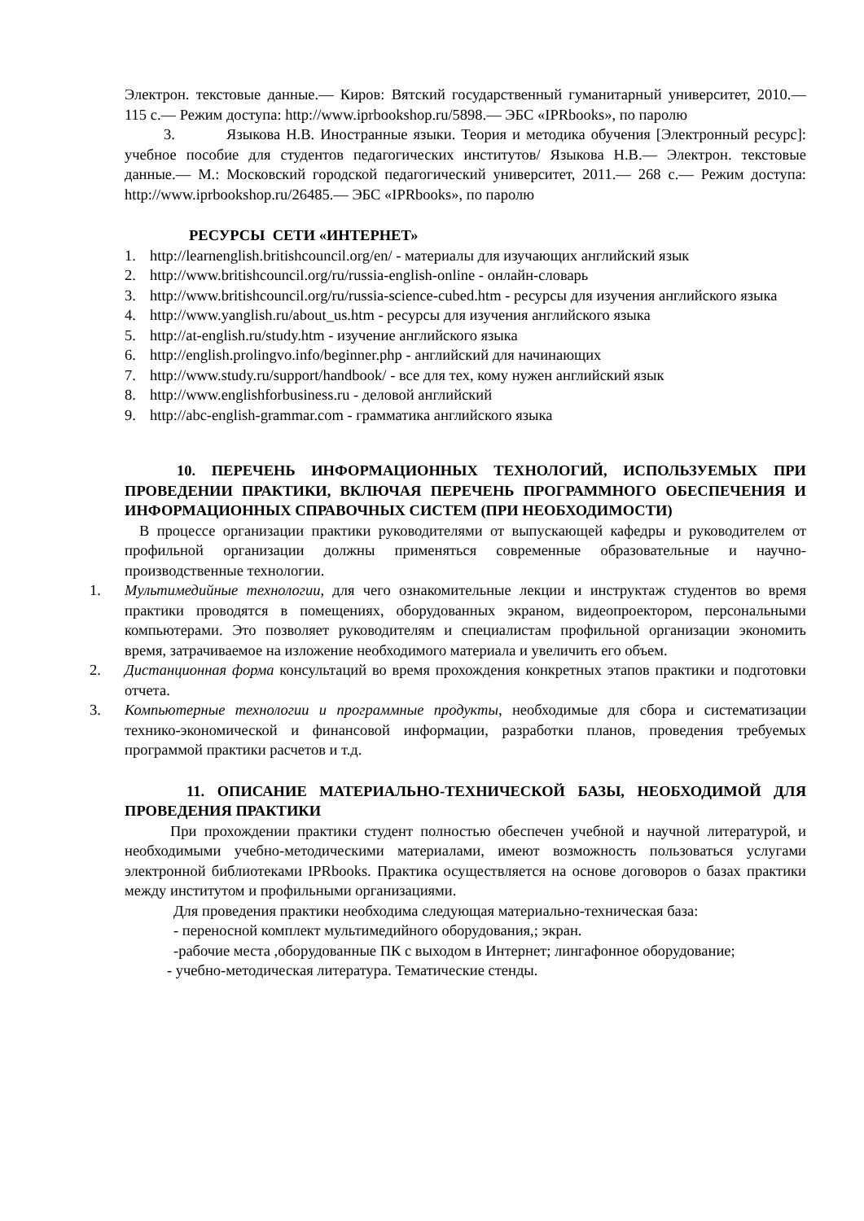Электрон. текстовые данные.— Киров: Вятский государственный гуманитарный университет, 2010.— 115 с.— Режим доступа: http://www.iprbookshop.ru/5898.— ЭБС «IPRbooks», по паролю
3. Языкова Н.В. Иностранные языки. Теория и методика обучения [Электронный ресурс]: учебное пособие для студентов педагогических институтов/ Языкова Н.В.— Электрон. текстовые данные.— М.: Московский городской педагогический университет, 2011.— 268 с.— Режим доступа: http://www.iprbookshop.ru/26485.— ЭБС «IPRbooks», по паролю
РЕСУРСЫ СЕТИ «ИНТЕРНЕТ»
1. http://learnenglish.britishcouncil.org/en/ - материалы для изучающих английский язык
2. http://www.britishcouncil.org/ru/russia-english-online - онлайн-словарь
3. http://www.britishcouncil.org/ru/russia-science-cubed.htm - ресурсы для изучения английского языка
4. http://www.yanglish.ru/about_us.htm - ресурсы для изучения английского языка
5. http://at-english.ru/study.htm - изучение английского языка
6. http://english.prolingvo.info/beginner.php - английский для начинающих
7. http://www.study.ru/support/handbook/ - все для тех, кому нужен английский язык
8. http://www.englishforbusiness.ru - деловой английский
9. http://abc-english-grammar.com - грамматика английского языка
10. ПЕРЕЧЕНЬ ИНФОРМАЦИОННЫХ ТЕХНОЛОГИЙ, ИСПОЛЬЗУЕМЫХ ПРИ ПРОВЕДЕНИИ ПРАКТИКИ, ВКЛЮЧАЯ ПЕРЕЧЕНЬ ПРОГРАММНОГО ОБЕСПЕЧЕНИЯ И ИНФОРМАЦИОННЫХ СПРАВОЧНЫХ СИСТЕМ (ПРИ НЕОБХОДИМОСТИ)
В процессе организации практики руководителями от выпускающей кафедры и руководителем от профильной организации должны применяться современные образовательные и научно-производственные технологии.
1. Мультимедийные технологии, для чего ознакомительные лекции и инструктаж студентов во время практики проводятся в помещениях, оборудованных экраном, видеопроектором, персональными компьютерами. Это позволяет руководителям и специалистам профильной организации экономить время, затрачиваемое на изложение необходимого материала и увеличить его объем.
2. Дистанционная форма консультаций во время прохождения конкретных этапов практики и подготовки отчета.
3. Компьютерные технологии и программные продукты, необходимые для сбора и систематизации технико-экономической и финансовой информации, разработки планов, проведения требуемых программой практики расчетов и т.д.
11. ОПИСАНИЕ МАТЕРИАЛЬНО-ТЕХНИЧЕСКОЙ БАЗЫ, НЕОБХОДИМОЙ ДЛЯ ПРОВЕДЕНИЯ ПРАКТИКИ
При прохождении практики студент полностью обеспечен учебной и научной литературой, и необходимыми учебно-методическими материалами, имеют возможность пользоваться услугами электронной библиотеками IPRbooks. Практика осуществляется на основе договоров о базах практики между институтом и профильными организациями.
Для проведения практики необходима следующая материально-техническая база:
- переносной комплект мультимедийного оборудования,; экран.
-рабочие места ,оборудованные ПК с выходом в Интернет; лингафонное оборудование;
- учебно-методическая литература. Тематические стенды.